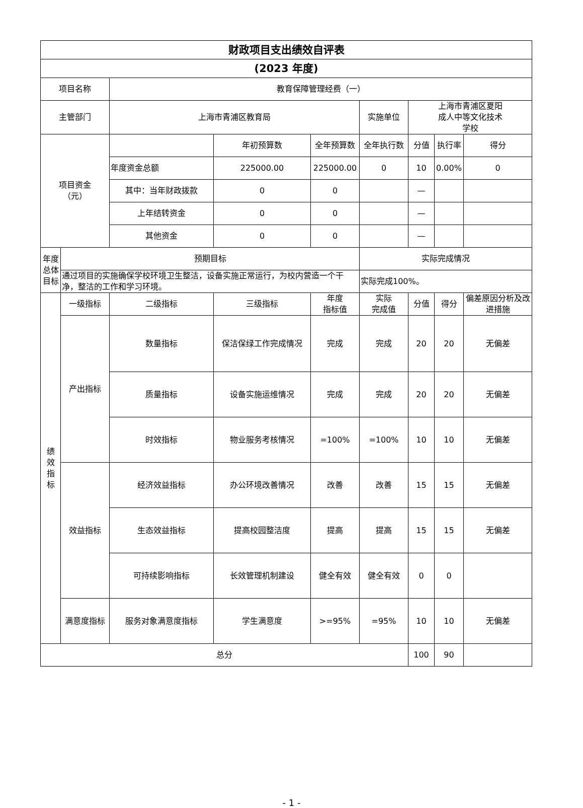| 财政项目支出绩效自评表 | | | | | | | | |
| --- | --- | --- | --- | --- | --- | --- | --- | --- |
| (2023 年度) | | | | | | | | |
| 项目名称 | | 教育保障管理经费（一） | | | | | | |
| 主管部门 | | 上海市青浦区教育局 | | | 实施单位 | 上海市青浦区夏阳 成人中等文化技术 学校 | | |
| 项目资金 （元） | | | 年初预算数 | 全年预算数 | 全年执行数 | 分值 | 执行率 | 得分 |
| | | 年度资金总额 | 225000.00 | 225000.00 | 0 | 10 | 0.00% | 0 |
| | | 其中：当年财政拨款 | 0 | 0 | | — | | |
| | | 上年结转资金 | 0 | 0 | | — | | |
| | | 其他资金 | 0 | 0 | | — | | |
| 年度总体目标 | 预期目标 | | | | 实际完成情况 | | | |
| | 通过项目的实施确保学校环境卫生整洁，设备实施正常运行，为校内营造一个干净，整洁的工作和学习环境。 | | | | 实际完成100%。 | | | |
| 绩 效 指 标 | 一级指标 | 二级指标 | 三级指标 | 年度 指标值 | 实际 完成值 | 分值 | 得分 | 偏差原因分析及改进措施 |
| | 产出指标 | 数量指标 | 保洁保绿工作完成情况 | 完成 | 完成 | 20 | 20 | 无偏差 |
| | | 质量指标 | 设备实施运维情况 | 完成 | 完成 | 20 | 20 | 无偏差 |
| | | 时效指标 | 物业服务考核情况 | =100% | =100% | 10 | 10 | 无偏差 |
| | 效益指标 | 经济效益指标 | 办公环境改善情况 | 改善 | 改善 | 15 | 15 | 无偏差 |
| | | 生态效益指标 | 提高校园整洁度 | 提高 | 提高 | 15 | 15 | 无偏差 |
| | | 可持续影响指标 | 长效管理机制建设 | 健全有效 | 健全有效 | 0 | 0 | |
| | 满意度指标 | 服务对象满意度指标 | 学生满意度 | >=95% | =95% | 10 | 10 | 无偏差 |
| 总分 | | | | | | 100 | 90 | |
- 1 -